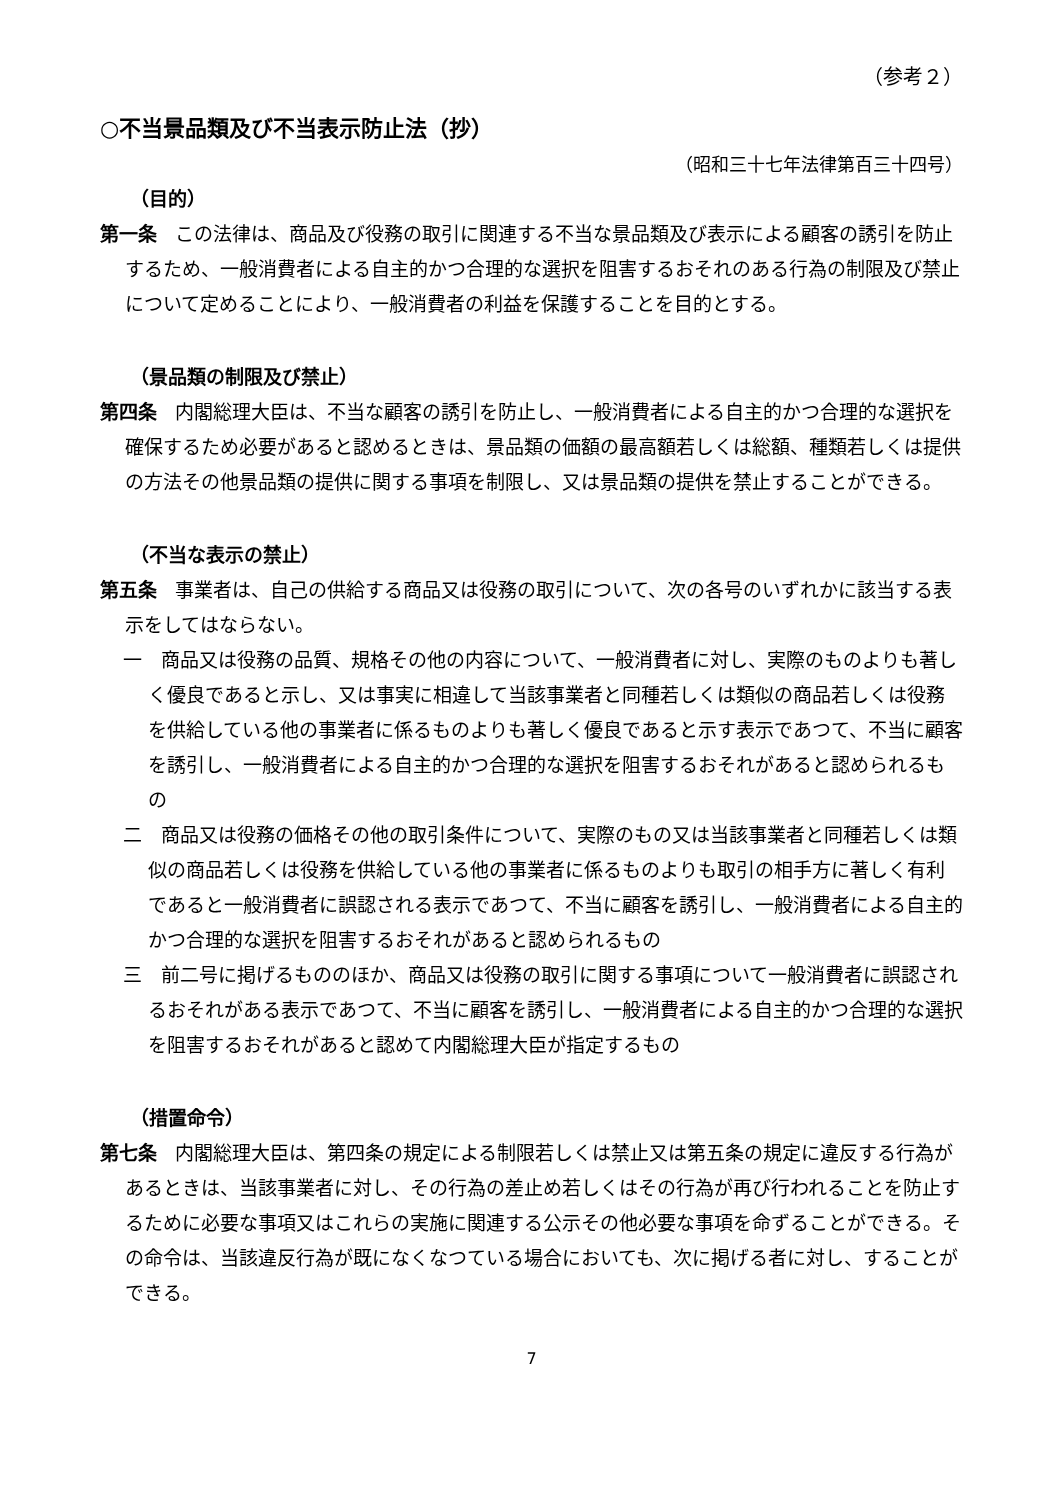（参考２）
○不当景品類及び不当表示防止法（抄）
（昭和三十七年法律第百三十四号）
（目的）
第一条 この法律は、商品及び役務の取引に関連する不当な景品類及び表示による顧客の誘引を防止するため、一般消費者による自主的かつ合理的な選択を阻害するおそれのある行為の制限及び禁止について定めることにより、一般消費者の利益を保護することを目的とする。
（景品類の制限及び禁止）
第四条 内閣総理大臣は、不当な顧客の誘引を防止し、一般消費者による自主的かつ合理的な選択を確保するため必要があると認めるときは、景品類の価額の最高額若しくは総額、種類若しくは提供の方法その他景品類の提供に関する事項を制限し、又は景品類の提供を禁止することができる。
（不当な表示の禁止）
第五条 事業者は、自己の供給する商品又は役務の取引について、次の各号のいずれかに該当する表示をしてはならない。
一　商品又は役務の品質、規格その他の内容について、一般消費者に対し、実際のものよりも著しく優良であると示し、又は事実に相違して当該事業者と同種若しくは類似の商品若しくは役務を供給している他の事業者に係るものよりも著しく優良であると示す表示であつて、不当に顧客を誘引し、一般消費者による自主的かつ合理的な選択を阻害するおそれがあると認められるもの
二　商品又は役務の価格その他の取引条件について、実際のもの又は当該事業者と同種若しくは類似の商品若しくは役務を供給している他の事業者に係るものよりも取引の相手方に著しく有利であると一般消費者に誤認される表示であつて、不当に顧客を誘引し、一般消費者による自主的かつ合理的な選択を阻害するおそれがあると認められるもの
三　前二号に掲げるもののほか、商品又は役務の取引に関する事項について一般消費者に誤認されるおそれがある表示であつて、不当に顧客を誘引し、一般消費者による自主的かつ合理的な選択を阻害するおそれがあると認めて内閣総理大臣が指定するもの
（措置命令）
第七条 内閣総理大臣は、第四条の規定による制限若しくは禁止又は第五条の規定に違反する行為があるときは、当該事業者に対し、その行為の差止め若しくはその行為が再び行われることを防止するために必要な事項又はこれらの実施に関連する公示その他必要な事項を命ずることができる。その命令は、当該違反行為が既になくなつている場合においても、次に掲げる者に対し、することができる。
7